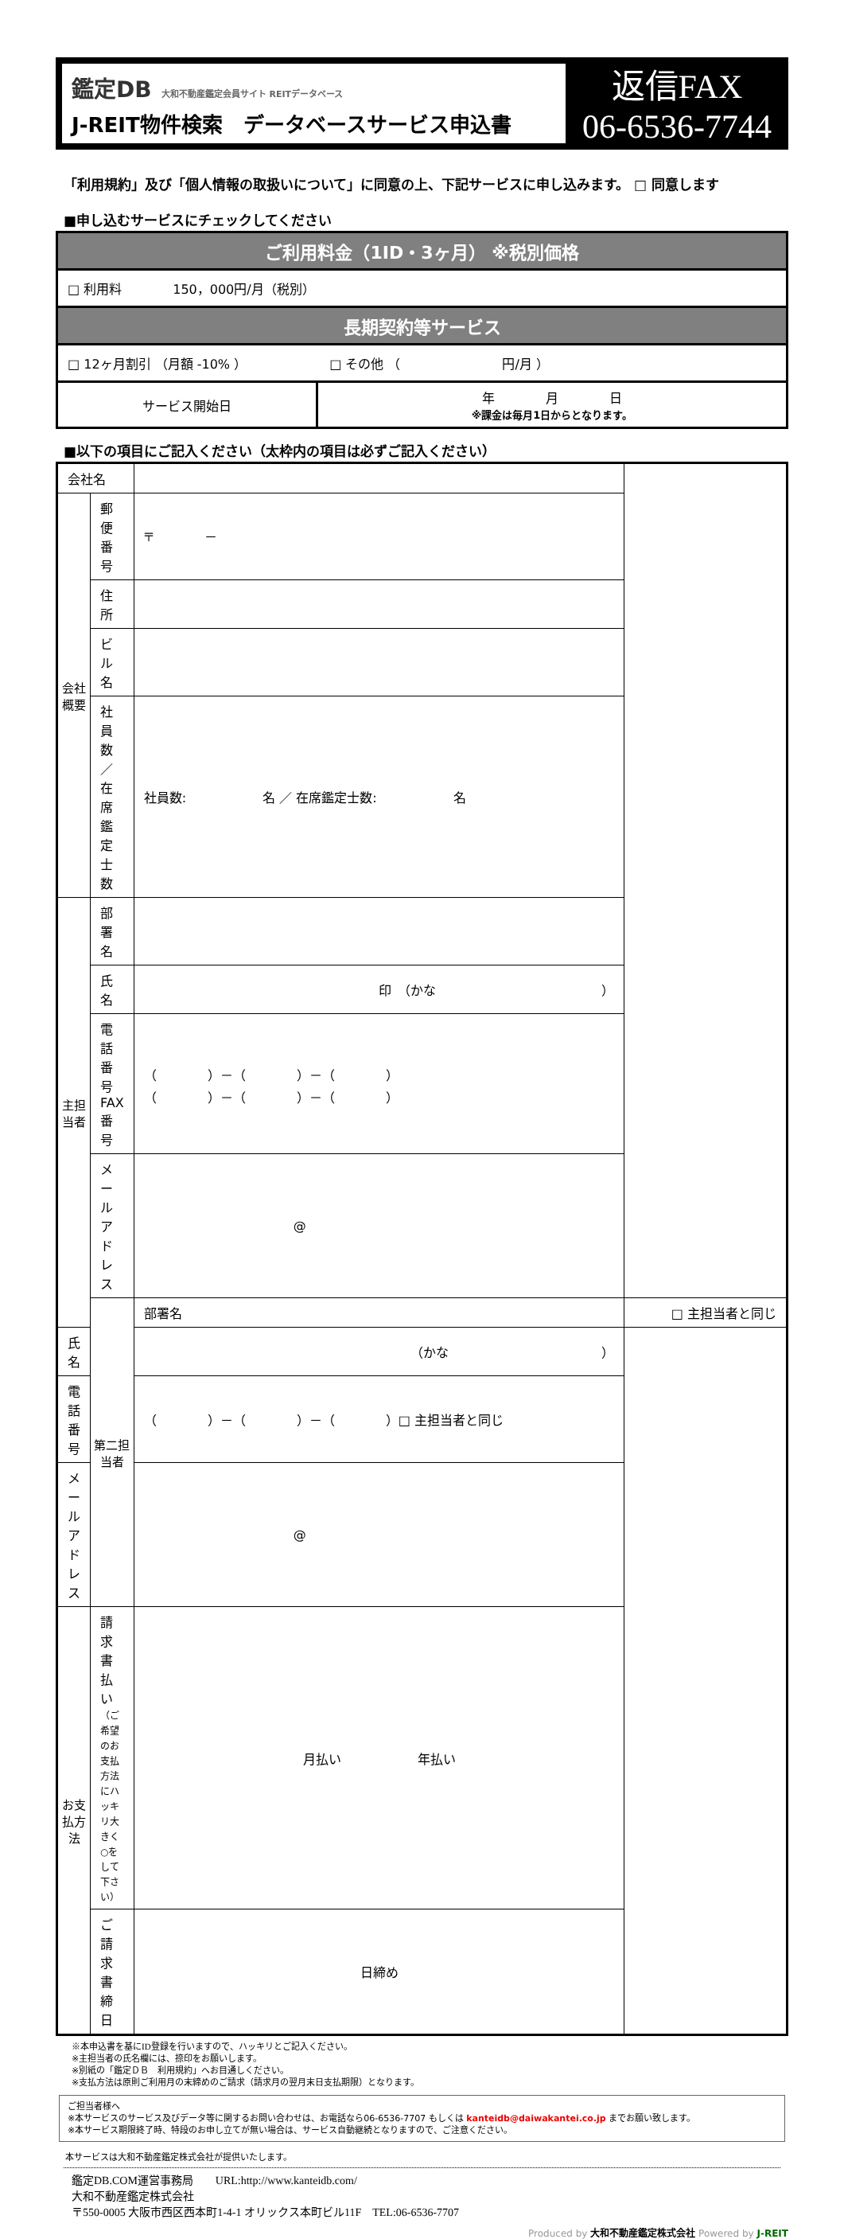鑑定DB 大和不動産鑑定会員サイト REITデータベース
J-REIT物件検索　データベースサービス申込書
返信FAX
06-6536-7744
「利用規約」及び「個人情報の取扱いについて」に同意の上、下記サービスに申し込みます。 □ 同意します
■申し込むサービスにチェックしてください
| ご利用料金（1ID・3ヶ月） ※税別価格 | |
| □ 利用料 150，000円/月（税別） | |
| 長期契約等サービス | |
| □ 12ヶ月割引 （月額 -10% ） □ その他 （ 円/月 ） | |
| サービス開始日 | 年 月 日 ※課金は毎月1日からとなります。 |
■以下の項目にご記入ください（太枠内の項目は必ずご記入ください）
| 会社名 | | | |
| 会社概要 | 郵便番号 | 〒 － | |
| | 住所 | | |
| | ビル名 | | |
| | 社員数／在席鑑定士数 | 社員数: 名 ／ 在席鑑定士数: 名 | |
| 主担当者 | 部署名 | | |
| | 氏 名 | 印 （かな ） | |
| | 電話番号 FAX番号 | （ ）－（ ）－（ ） （ ）－（ ）－（ ） | |
| | メールアドレス | @ | |
| | 第二担当者 | 部署名 | □ 主担当者と同じ |
| 氏 名 | | （かな ） | |
| 電話番号 | | （ ）－（ ）－（ ）□ 主担当者と同じ | |
| メールアドレス | | @ | |
| お支払方法 | 請求書払い （ご希望のお支払方法にハッキリ大きく○をして下さい） | 月払い 年払い | |
| | ご請求書締日 | 日締め | |
※本申込書を基にID登録を行いますので、ハッキリとご記入ください。
※主担当者の氏名欄には、捺印をお願いします。
※別紙の「鑑定ＤＢ　利用規約」へお目通しください。
※支払方法は原則ご利用月の末締めのご請求（請求月の翌月末日支払期限）となります。
ご担当者様へ
※本サービスのサービス及びデータ等に関するお問い合わせは、お電話なら06-6536-7707 もしくは kanteidb@daiwakantei.co.jp までお願い致します。
※本サービス期限終了時、特段のお申し立てが無い場合は、サービス自動継続となりますので、ご注意ください。
本サービスは大和不動産鑑定株式会社が提供いたします。
鑑定DB.COM運営事務局　　URL:http://www.kanteidb.com/
大和不動産鑑定株式会社
〒550-0005 大阪市西区西本町1-4-1 オリックス本町ビル11F　TEL:06-6536-7707
Produced by 大和不動産鑑定株式会社 Powered by J-REIT